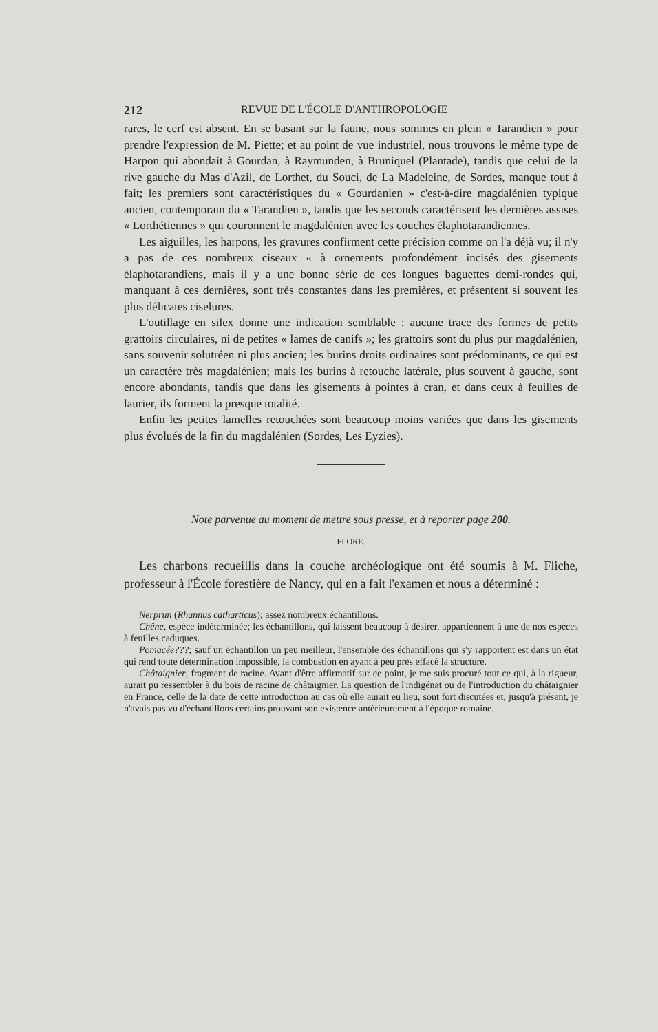212 REVUE DE L'ÉCOLE D'ANTHROPOLOGIE
rares, le cerf est absent. En se basant sur la faune, nous sommes en plein « Tarandien » pour prendre l'expression de M. Piette; et au point de vue industriel, nous trouvons le même type de Harpon qui abondait à Gourdan, à Raymunden, à Bruniquel (Plantade), tandis que celui de la rive gauche du Mas d'Azil, de Lorthet, du Souci, de La Madeleine, de Sordes, manque tout à fait; les premiers sont caractéristiques du « Gourdanien » c'est-à-dire magdalénien typique ancien, contemporain du « Tarandien », tandis que les seconds caractérisent les dernières assises « Lorthétiennes » qui couronnent le magdalénien avec les couches élaphotarandiennes.
Les aiguilles, les harpons, les gravures confirment cette précision comme on l'a déjà vu; il n'y a pas de ces nombreux ciseaux « à ornements profondément incisés des gisements élaphotarandiens, mais il y a une bonne série de ces longues baguettes demi-rondes qui, manquant à ces dernières, sont très constantes dans les premières, et présentent si souvent les plus délicates ciselures.
L'outillage en silex donne une indication semblable : aucune trace des formes de petits grattoirs circulaires, ni de petites « lames de canifs »; les grattoirs sont du plus pur magdalénien, sans souvenir solutréen ni plus ancien; les burins droits ordinaires sont prédominants, ce qui est un caractère très magdalénien; mais les burins à retouche latérale, plus souvent à gauche, sont encore abondants, tandis que dans les gisements à pointes à cran, et dans ceux à feuilles de laurier, ils forment la presque totalité.
Enfin les petites lamelles retouchées sont beaucoup moins variées que dans les gisements plus évolués de la fin du magdalénien (Sordes, Les Eyzies).
Note parvenue au moment de mettre sous presse, et à reporter page 200.
FLORE.
Les charbons recueillis dans la couche archéologique ont été soumis à M. Fliche, professeur à l'École forestière de Nancy, qui en a fait l'examen et nous a déterminé :
Nerprun (Rhannus catharticus); assez nombreux échantillons.
Chêne, espèce indéterminée; les échantillons, qui laissent beaucoup à désirer, appartiennent à une de nos espèces à feuilles caduques.
Pomacée???; sauf un échantillon un peu meilleur, l'ensemble des échantillons qui s'y rapportent est dans un état qui rend toute détermination impossible, la combustion en ayant à peu près effacé la structure.
Châtaignier, fragment de racine. Avant d'être affirmatif sur ce point, je me suis procuré tout ce qui, à la rigueur, aurait pu ressembler à du bois de racine de châtaignier. La question de l'indigénat ou de l'introduction du châtaignier en France, celle de la date de cette introduction au cas où elle aurait eu lieu, sont fort discutées et, jusqu'à présent, je n'avais pas vu d'échantillons certains prouvant son existence antérieurement à l'époque romaine.